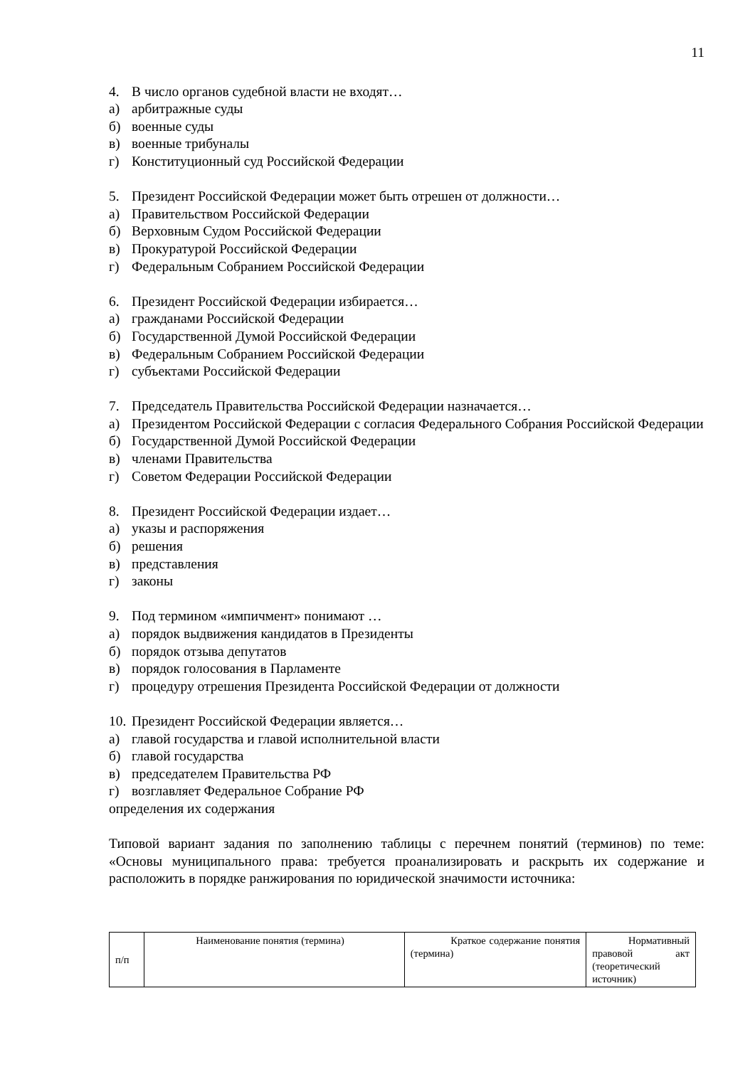11
4. В число органов судебной власти не входят…
а) арбитражные суды
б) военные суды
в) военные трибуналы
г) Конституционный суд Российской Федерации
5. Президент Российской Федерации может быть отрешен от должности…
а) Правительством Российской Федерации
б) Верховным Судом Российской Федерации
в) Прокуратурой Российской Федерации
г) Федеральным Собранием Российской Федерации
6. Президент Российской Федерации избирается…
а) гражданами Российской Федерации
б) Государственной Думой Российской Федерации
в) Федеральным Собранием Российской Федерации
г) субъектами Российской Федерации
7. Председатель Правительства Российской Федерации назначается…
а) Президентом Российской Федерации с согласия Федерального Собрания Российской Федерации
б) Государственной Думой Российской Федерации
в) членами Правительства
г) Советом Федерации Российской Федерации
8. Президент Российской Федерации издает…
а) указы и распоряжения
б) решения
в) представления
г) законы
9. Под термином «импичмент» понимают …
а) порядок выдвижения кандидатов в Президенты
б) порядок отзыва депутатов
в) порядок голосования в Парламенте
г) процедуру отрешения Президента Российской Федерации от должности
10. Президент Российской Федерации является…
а) главой государства и главой исполнительной власти
б) главой государства
в) председателем Правительства РФ
г) возглавляет Федеральное Собрание РФ
определения их содержания
Типовой вариант задания по заполнению таблицы с перечнем понятий (терминов) по теме: «Основы муниципального права: требуется проанализировать и раскрыть их содержание и расположить в порядке ранжирования по юридической значимости источника:
| п/п | Наименование понятия (термина) | Краткое содержание понятия (термина) | Нормативный правовой акт (теоретический источник) |